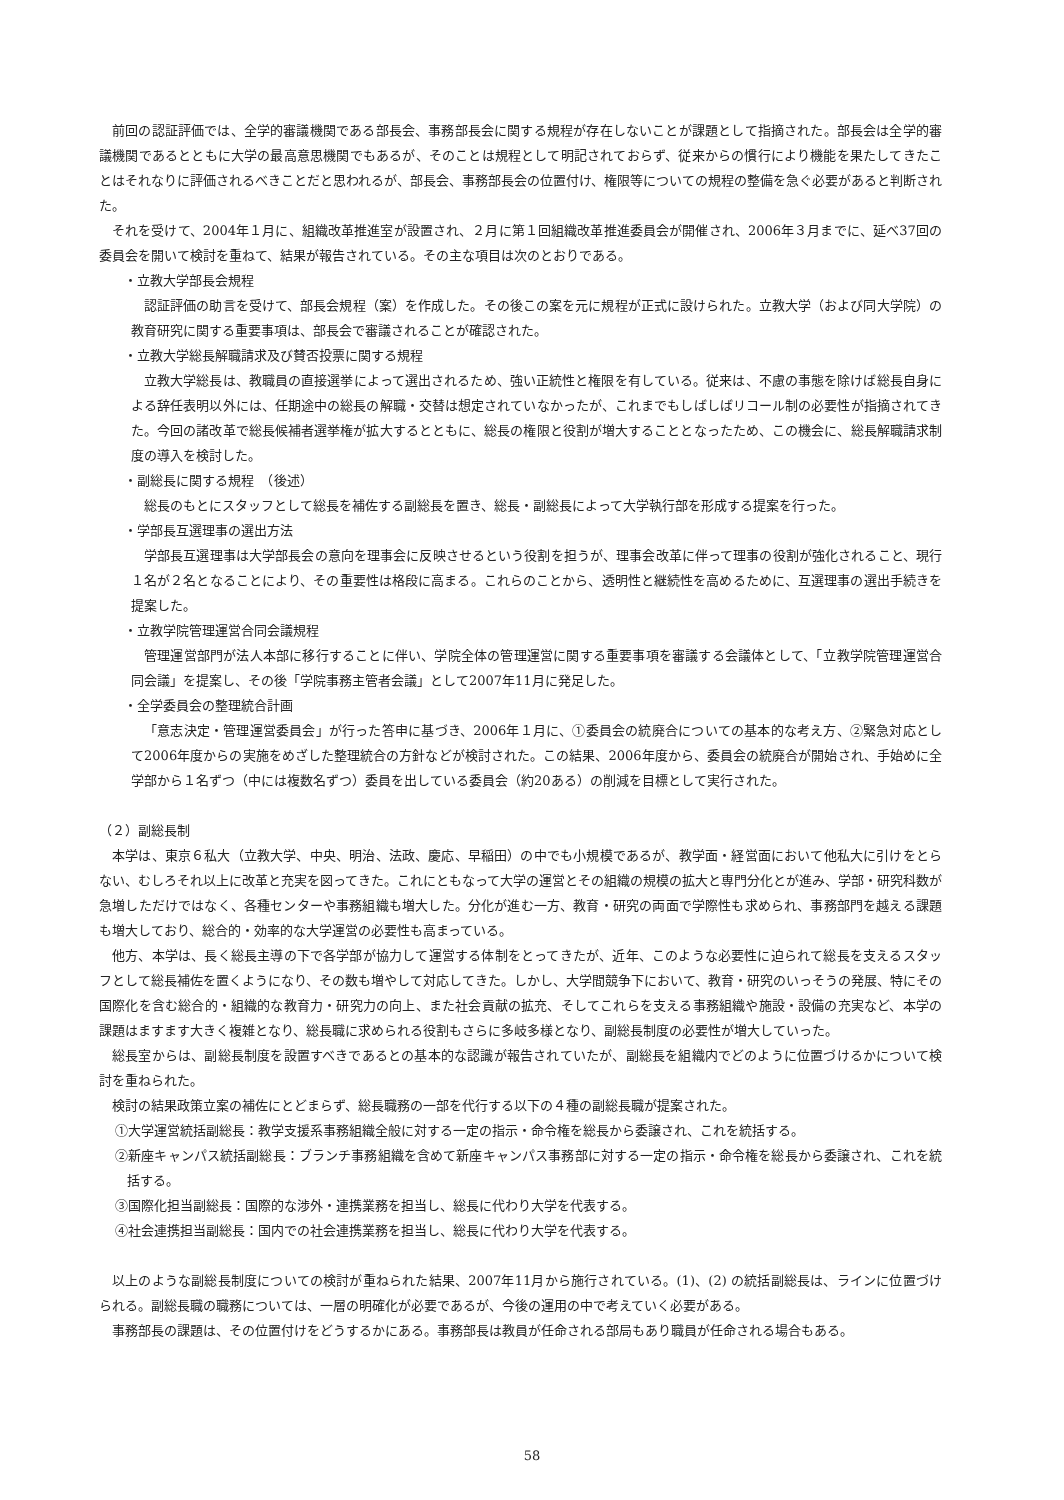前回の認証評価では、全学的審議機関である部長会、事務部長会に関する規程が存在しないことが課題として指摘された。部長会は全学的審議機関であるとともに大学の最高意思機関でもあるが、そのことは規程として明記されておらず、従来からの慣行により機能を果たしてきたことはそれなりに評価されるべきことだと思われるが、部長会、事務部長会の位置付け、権限等についての規程の整備を急ぐ必要があると判断された。
それを受けて、2004年１月に、組織改革推進室が設置され、２月に第１回組織改革推進委員会が開催され、2006年３月までに、延べ37回の委員会を開いて検討を重ねて、結果が報告されている。その主な項目は次のとおりである。
・立教大学部長会規程
認証評価の助言を受けて、部長会規程（案）を作成した。その後この案を元に規程が正式に設けられた。立教大学（および同大学院）の教育研究に関する重要事項は、部長会で審議されることが確認された。
・立教大学総長解職請求及び賛否投票に関する規程
立教大学総長は、教職員の直接選挙によって選出されるため、強い正統性と権限を有している。従来は、不慮の事態を除けば総長自身による辞任表明以外には、任期途中の総長の解職・交替は想定されていなかったが、これまでもしばしばリコール制の必要性が指摘されてきた。今回の諸改革で総長候補者選挙権が拡大するとともに、総長の権限と役割が増大することとなったため、この機会に、総長解職請求制度の導入を検討した。
・副総長に関する規程　（後述）
総長のもとにスタッフとして総長を補佐する副総長を置き、総長・副総長によって大学執行部を形成する提案を行った。
・学部長互選理事の選出方法
学部長互選理事は大学部長会の意向を理事会に反映させるという役割を担うが、理事会改革に伴って理事の役割が強化されること、現行１名が２名となることにより、その重要性は格段に高まる。これらのことから、透明性と継続性を高めるために、互選理事の選出手続きを提案した。
・立教学院管理運営合同会議規程
管理運営部門が法人本部に移行することに伴い、学院全体の管理運営に関する重要事項を審議する会議体として、「立教学院管理運営合同会議」を提案し、その後「学院事務主管者会議」として2007年11月に発足した。
・全学委員会の整理統合計画
「意志決定・管理運営委員会」が行った答申に基づき、2006年１月に、①委員会の統廃合についての基本的な考え方、②緊急対応として2006年度からの実施をめざした整理統合の方針などが検討された。この結果、2006年度から、委員会の統廃合が開始され、手始めに全学部から１名ずつ（中には複数名ずつ）委員を出している委員会（約20ある）の削減を目標として実行された。
（２）副総長制
本学は、東京６私大（立教大学、中央、明治、法政、慶応、早稲田）の中でも小規模であるが、教学面・経営面において他私大に引けをとらない、むしろそれ以上に改革と充実を図ってきた。これにともなって大学の運営とその組織の規模の拡大と専門分化とが進み、学部・研究科数が急増しただけではなく、各種センターや事務組織も増大した。分化が進む一方、教育・研究の両面で学際性も求められ、事務部門を越える課題も増大しており、総合的・効率的な大学運営の必要性も高まっている。
他方、本学は、長く総長主導の下で各学部が協力して運営する体制をとってきたが、近年、このような必要性に迫られて総長を支えるスタッフとして総長補佐を置くようになり、その数も増やして対応してきた。しかし、大学間競争下において、教育・研究のいっそうの発展、特にその国際化を含む総合的・組織的な教育力・研究力の向上、また社会貢献の拡充、そしてこれらを支える事務組織や施設・設備の充実など、本学の課題はますます大きく複雑となり、総長職に求められる役割もさらに多岐多様となり、副総長制度の必要性が増大していった。
総長室からは、副総長制度を設置すべきであるとの基本的な認識が報告されていたが、副総長を組織内でどのように位置づけるかについて検討を重ねられた。
検討の結果政策立案の補佐にとどまらず、総長職務の一部を代行する以下の４種の副総長職が提案された。
①大学運営統括副総長：教学支援系事務組織全般に対する一定の指示・命令権を総長から委譲され、これを統括する。
②新座キャンパス統括副総長：ブランチ事務組織を含めて新座キャンパス事務部に対する一定の指示・命令権を総長から委譲され、これを統括する。
③国際化担当副総長：国際的な渉外・連携業務を担当し、総長に代わり大学を代表する。
④社会連携担当副総長：国内での社会連携業務を担当し、総長に代わり大学を代表する。
以上のような副総長制度についての検討が重ねられた結果、2007年11月から施行されている。(1)、(2) の統括副総長は、ラインに位置づけられる。副総長職の職務については、一層の明確化が必要であるが、今後の運用の中で考えていく必要がある。
事務部長の課題は、その位置付けをどうするかにある。事務部長は教員が任命される部局もあり職員が任命される場合もある。
58